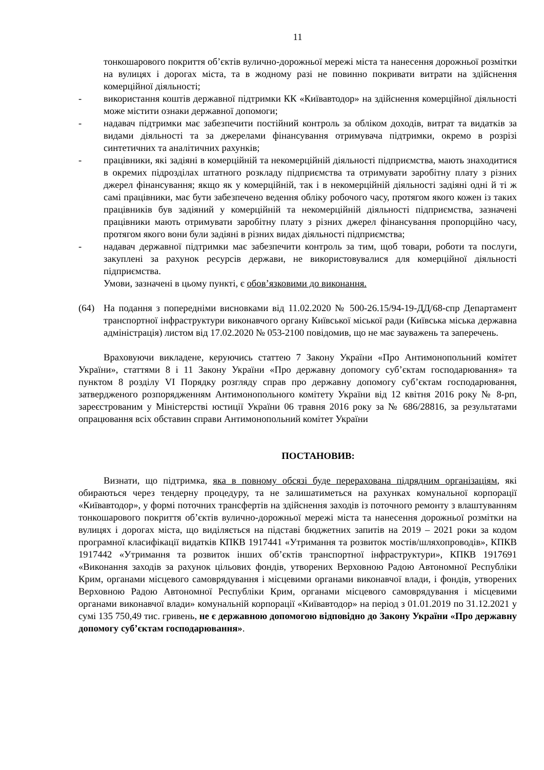11
тонкошарового покриття об’єктів вулично-дорожньої мережі міста та нанесення дорожньої розмітки на вулицях і дорогах міста, та в жодному разі не повинно покривати витрати на здійснення комерційної діяльності;
- використання коштів державної підтримки КК «Київавтодор» на здійснення комерційної діяльності може містити ознаки державної допомоги;
- надавач підтримки має забезпечити постійний контроль за обліком доходів, витрат та видатків за видами діяльності та за джерелами фінансування отримувача підтримки, окремо в розрізі синтетичних та аналітичних рахунків;
- працівники, які задіяні в комерційній та некомерційній діяльності підприємства, мають знаходитися в окремих підрозділах штатного розкладу підприємства та отримувати заробітну плату з різних джерел фінансування; якщо як у комерційній, так і в некомерційній діяльності задіяні одні й ті ж самі працівники, має бути забезпечено ведення обліку робочого часу, протягом якого кожен із таких працівників був задіяний у комерційній та некомерційній діяльності підприємства, зазначені працівники мають отримувати заробітну плату з різних джерел фінансування пропорційно часу, протягом якого вони були задіяні в різних видах діяльності підприємства;
- надавач державної підтримки має забезпечити контроль за тим, щоб товари, роботи та послуги, закуплені за рахунок ресурсів держави, не використовувалися для комерційної діяльності підприємства.
Умови, зазначені в цьому пункті, є обов’язковими до виконання.
(64) На подання з попередніми висновками від 11.02.2020 № 500-26.15/94-19-ДД/68-спр Департамент транспортної інфраструктури виконавчого органу Київської міської ради (Київська міська державна адміністрація) листом від 17.02.2020 № 053-2100 повідомив, що не має зауважень та заперечень.
Враховуючи викладене, керуючись статтею 7 Закону України «Про Антимонопольний комітет України», статтями 8 і 11 Закону України «Про державну допомогу суб’єктам господарювання» та пунктом 8 розділу VI Порядку розгляду справ про державну допомогу суб’єктам господарювання, затвердженого розпорядженням Антимонопольного комітету України від 12 квітня 2016 року № 8-рп, зареєстрованим у Міністерстві юстиції України 06 травня 2016 року за № 686/28816, за результатами опрацювання всіх обставин справи Антимонопольний комітет України
ПОСТАНОВИВ:
Визнати, що підтримка, яка в повному обсязі буде перерахована підрядним організаціям, які обираються через тендерну процедуру, та не залишатиметься на рахунках комунальної корпорації «Київавтодор», у формі поточних трансфертів на здійснення заходів із поточного ремонту з влаштуванням тонкошарового покриття об’єктів вулично-дорожньої мережі міста та нанесення дорожньої розмітки на вулицях і дорогах міста, що виділяється на підставі бюджетних запитів на 2019 – 2021 роки за кодом програмної класифікації видатків КПКВ 1917441 «Утримання та розвиток мостів/шляхопроводів», КПКВ 1917442 «Утримання та розвиток інших об’єктів транспортної інфраструктури», КПКВ 1917691 «Виконання заходів за рахунок цільових фондів, утворених Верховною Радою Автономної Республіки Крим, органами місцевого самоврядування і місцевими органами виконавчої влади, і фондів, утворених Верховною Радою Автономної Республіки Крим, органами місцевого самоврядування і місцевими органами виконавчої влади» комунальній корпорації «Київавтодор» на період з 01.01.2019 по 31.12.2021 у сумі 135 750,49 тис. гривень, не є державною допомогою відповідно до Закону України «Про державну допомогу суб’єктам господарювання».